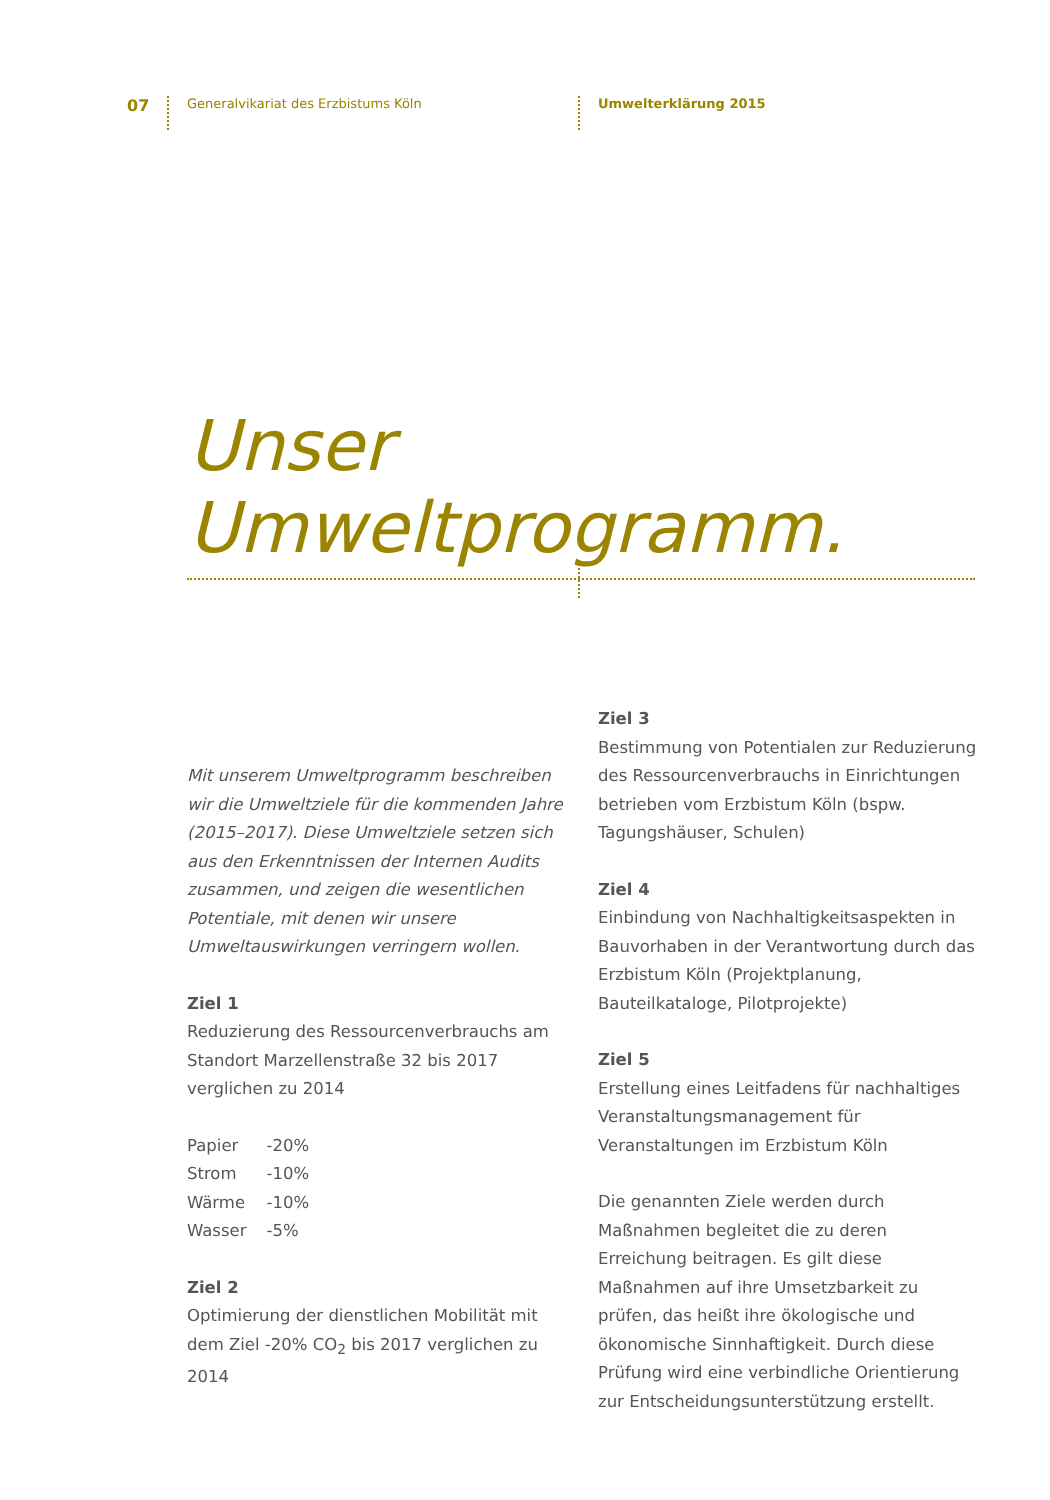07 Generalvikariat des Erzbistums Köln Umwelterklärung 2015
Unser Umweltprogramm.
Mit unserem Umweltprogramm beschreiben wir die Umweltziele für die kommenden Jahre (2015–2017). Diese Umweltziele setzen sich aus den Erkenntnissen der Internen Audits zusammen, und zeigen die wesentlichen Potentiale, mit denen wir unsere Umweltauswirkungen verringern wollen.
Ziel 1
Reduzierung des Ressourcenverbrauchs am Standort Marzellenstraße 32 bis 2017 verglichen zu 2014
| Papier | -20% |
| Strom | -10% |
| Wärme | -10% |
| Wasser | -5% |
Ziel 2
Optimierung der dienstlichen Mobilität mit dem Ziel -20% CO<sub>2</sub> bis 2017 verglichen zu 2014
Ziel 3
Bestimmung von Potentialen zur Reduzierung des Ressourcenverbrauchs in Einrichtungen betrieben vom Erzbistum Köln (bspw. Tagungshäuser, Schulen)
Ziel 4
Einbindung von Nachhaltigkeitsaspekten in Bauvorhaben in der Verantwortung durch das Erzbistum Köln (Projektplanung, Bauteilkataloge, Pilotprojekte)
Ziel 5
Erstellung eines Leitfadens für nachhaltiges Veranstaltungsmanagement für Veranstaltungen im Erzbistum Köln
Die genannten Ziele werden durch Maßnahmen begleitet die zu deren Erreichung beitragen. Es gilt diese Maßnahmen auf ihre Umsetzbarkeit zu prüfen, das heißt ihre ökologische und ökonomische Sinnhaftigkeit. Durch diese Prüfung wird eine verbindliche Orientierung zur Entscheidungsunterstützung erstellt.